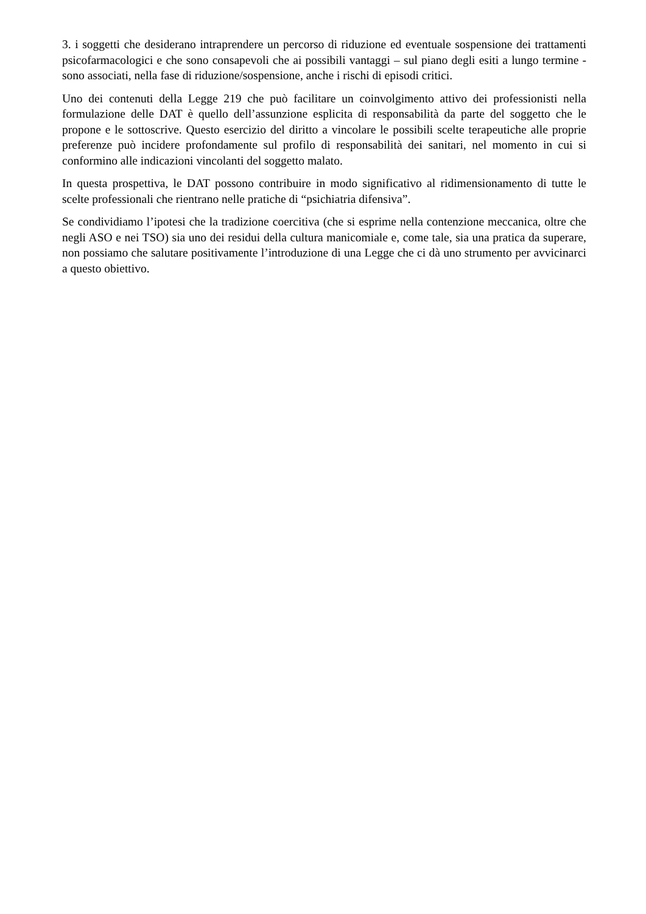3. i soggetti che desiderano intraprendere un percorso di riduzione ed eventuale sospensione dei trattamenti psicofarmacologici e che sono consapevoli che ai possibili vantaggi – sul piano degli esiti a lungo termine - sono associati, nella fase di riduzione/sospensione, anche i rischi di episodi critici.
Uno dei contenuti della Legge 219 che può facilitare un coinvolgimento attivo dei professionisti nella formulazione delle DAT è quello dell’assunzione esplicita di responsabilità da parte del soggetto che le propone e le sottoscrive. Questo esercizio del diritto a vincolare le possibili scelte terapeutiche alle proprie preferenze può incidere profondamente sul profilo di responsabilità dei sanitari, nel momento in cui si conformino alle indicazioni vincolanti del soggetto malato.
In questa prospettiva, le DAT possono contribuire in modo significativo al ridimensionamento di tutte le scelte professionali che rientrano nelle pratiche di “psichiatria difensiva”.
Se condividiamo l’ipotesi che la tradizione coercitiva (che si esprime nella contenzione meccanica, oltre che negli ASO e nei TSO) sia uno dei residui della cultura manicomiale e, come tale, sia una pratica da superare, non possiamo che salutare positivamente l’introduzione di una Legge che ci dà uno strumento per avvicinarci a questo obiettivo.